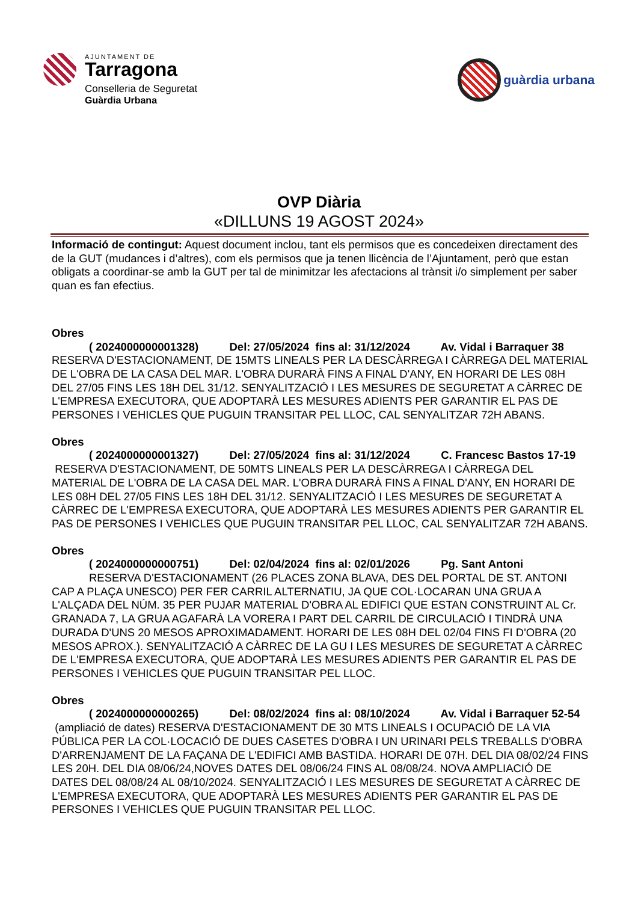AJUNTAMENT DE
Tarragona
Conselleria de Seguretat
Guàrdia Urbana
guàrdia urbana
OVP Diària
«DILLUNS 19 AGOST 2024»
Informació de contingut: Aquest document inclou, tant els permisos que es concedeixen directament des de la GUT (mudances i d’altres), com els permisos que ja tenen llicència de l’Ajuntament, però que estan obligats a coordinar-se amb la GUT per tal de minimitzar les afectacions al trànsit i/o simplement per saber quan es fan efectius.
Obres
( 2024000000001328) Del: 27/05/2024 fins al: 31/12/2024 Av. Vidal i Barraquer 38 RESERVA D'ESTACIONAMENT, DE 15MTS LINEALS PER LA DESCÀRREGA I CÀRREGA DEL MATERIAL DE L'OBRA DE LA CASA DEL MAR. L'OBRA DURARÀ FINS A FINAL D'ANY, EN HORARI DE LES 08H DEL 27/05 FINS LES 18H DEL 31/12. SENYALITZACIÓ I LES MESURES DE SEGURETAT A CÀRREC DE L'EMPRESA EXECUTORA, QUE ADOPTARÀ LES MESURES ADIENTS PER GARANTIR EL PAS DE PERSONES I VEHICLES QUE PUGUIN TRANSITAR PEL LLOC, CAL SENYALITZAR 72H ABANS.
Obres
( 2024000000001327) Del: 27/05/2024 fins al: 31/12/2024 C. Francesc Bastos 17-19 RESERVA D'ESTACIONAMENT, DE 50MTS LINEALS PER LA DESCÀRREGA I CÀRREGA DEL MATERIAL DE L'OBRA DE LA CASA DEL MAR. L'OBRA DURARÀ FINS A FINAL D'ANY, EN HORARI DE LES 08H DEL 27/05 FINS LES 18H DEL 31/12. SENYALITZACIÓ I LES MESURES DE SEGURETAT A CÀRREC DE L'EMPRESA EXECUTORA, QUE ADOPTARÀ LES MESURES ADIENTS PER GARANTIR EL PAS DE PERSONES I VEHICLES QUE PUGUIN TRANSITAR PEL LLOC, CAL SENYALITZAR 72H ABANS.
Obres
( 2024000000000751) Del: 02/04/2024 fins al: 02/01/2026 Pg. Sant Antoni
RESERVA D'ESTACIONAMENT (26 PLACES ZONA BLAVA, DES DEL PORTAL DE ST. ANTONI CAP A PLAÇA UNESCO) PER FER CARRIL ALTERNATIU, JA QUE COL·LOCARAN UNA GRUA A L'ALÇADA DEL NÚM. 35 PER PUJAR MATERIAL D'OBRA AL EDIFICI QUE ESTAN CONSTRUINT AL Cr. GRANADA 7, LA GRUA AGAFARÀ LA VORERA I PART DEL CARRIL DE CIRCULACIÓ I TINDRÀ UNA DURADA D'UNS 20 MESOS APROXIMADAMENT. HORARI DE LES 08H DEL 02/04 FINS FI D'OBRA (20 MESOS APROX.). SENYALITZACIÓ A CÀRREC DE LA GU I LES MESURES DE SEGURETAT A CÀRREC DE L'EMPRESA EXECUTORA, QUE ADOPTARÀ LES MESURES ADIENTS PER GARANTIR EL PAS DE PERSONES I VEHICLES QUE PUGUIN TRANSITAR PEL LLOC.
Obres
( 2024000000000265) Del: 08/02/2024 fins al: 08/10/2024 Av. Vidal i Barraquer 52-54 (ampliació de dates) RESERVA D'ESTACIONAMENT DE 30 MTS LINEALS I OCUPACIÓ DE LA VIA PÚBLICA PER LA COL·LOCACIÓ DE DUES CASETES D'OBRA I UN URINARI PELS TREBALLS D'OBRA D'ARRENJAMENT DE LA FAÇANA DE L'EDIFICI AMB BASTIDA. HORARI DE 07H. DEL DIA 08/02/24 FINS LES 20H. DEL DIA 08/06/24,NOVES DATES DEL 08/06/24 FINS AL 08/08/24. NOVA AMPLIACIÓ DE DATES DEL 08/08/24 AL 08/10/2024. SENYALITZACIÓ I LES MESURES DE SEGURETAT A CÀRREC DE L'EMPRESA EXECUTORA, QUE ADOPTARÀ LES MESURES ADIENTS PER GARANTIR EL PAS DE PERSONES I VEHICLES QUE PUGUIN TRANSITAR PEL LLOC.